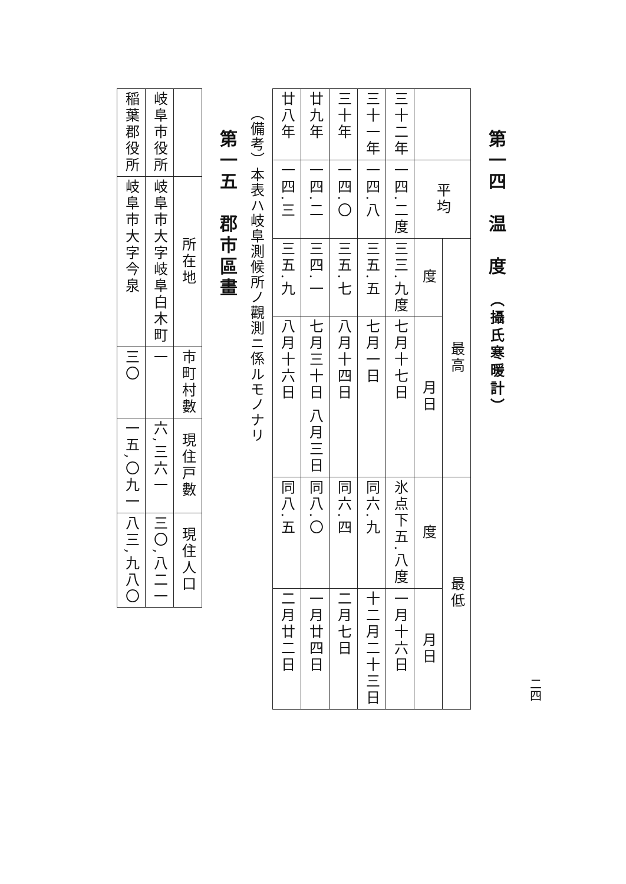二四
第一四　温　度　（攝氏寒暖計）
| | 平均 | 最高 | | 最低 | |
| --- | --- | --- | --- | --- | --- |
| | | 度 | 月日 | 度 | 月日 |
| 三十二年 | 一四.二度 | 三三.九度 | 七月十七日 | 氷点下五.八度 | 一月十六日 |
| 三十一年 | 一四.八 | 三五.五 | 七月一日 | 同六.九 | 十二月二十三日 |
| 三十年 | 一四.〇 | 三五.七 | 八月十四日 | 同六.四 | 二月七日 |
| 廿九年 | 一四.二 | 三四.一 | 七月三十日 八月三日 | 同八.〇 | 一月廿四日 |
| 廿八年 | 一四.三 | 三五.九 | 八月十六日 | 同八.五 | 二月廿二日 |
（備考）本表ハ岐阜測候所ノ觀測ニ係ルモノナリ
第一五　郡市區畫
| | 所在地 | 市町村數 | 現住戸數 | 現住人口 |
| --- | --- | --- | --- | --- |
| 岐阜市役所 | 岐阜市大字岐阜白木町 | 一 | 六,三六一 | 三〇,八二一 |
| 稲葉郡役所 | 岐阜市大字今泉 | 三〇 | 一五,〇九一 | 八三,九八〇 |